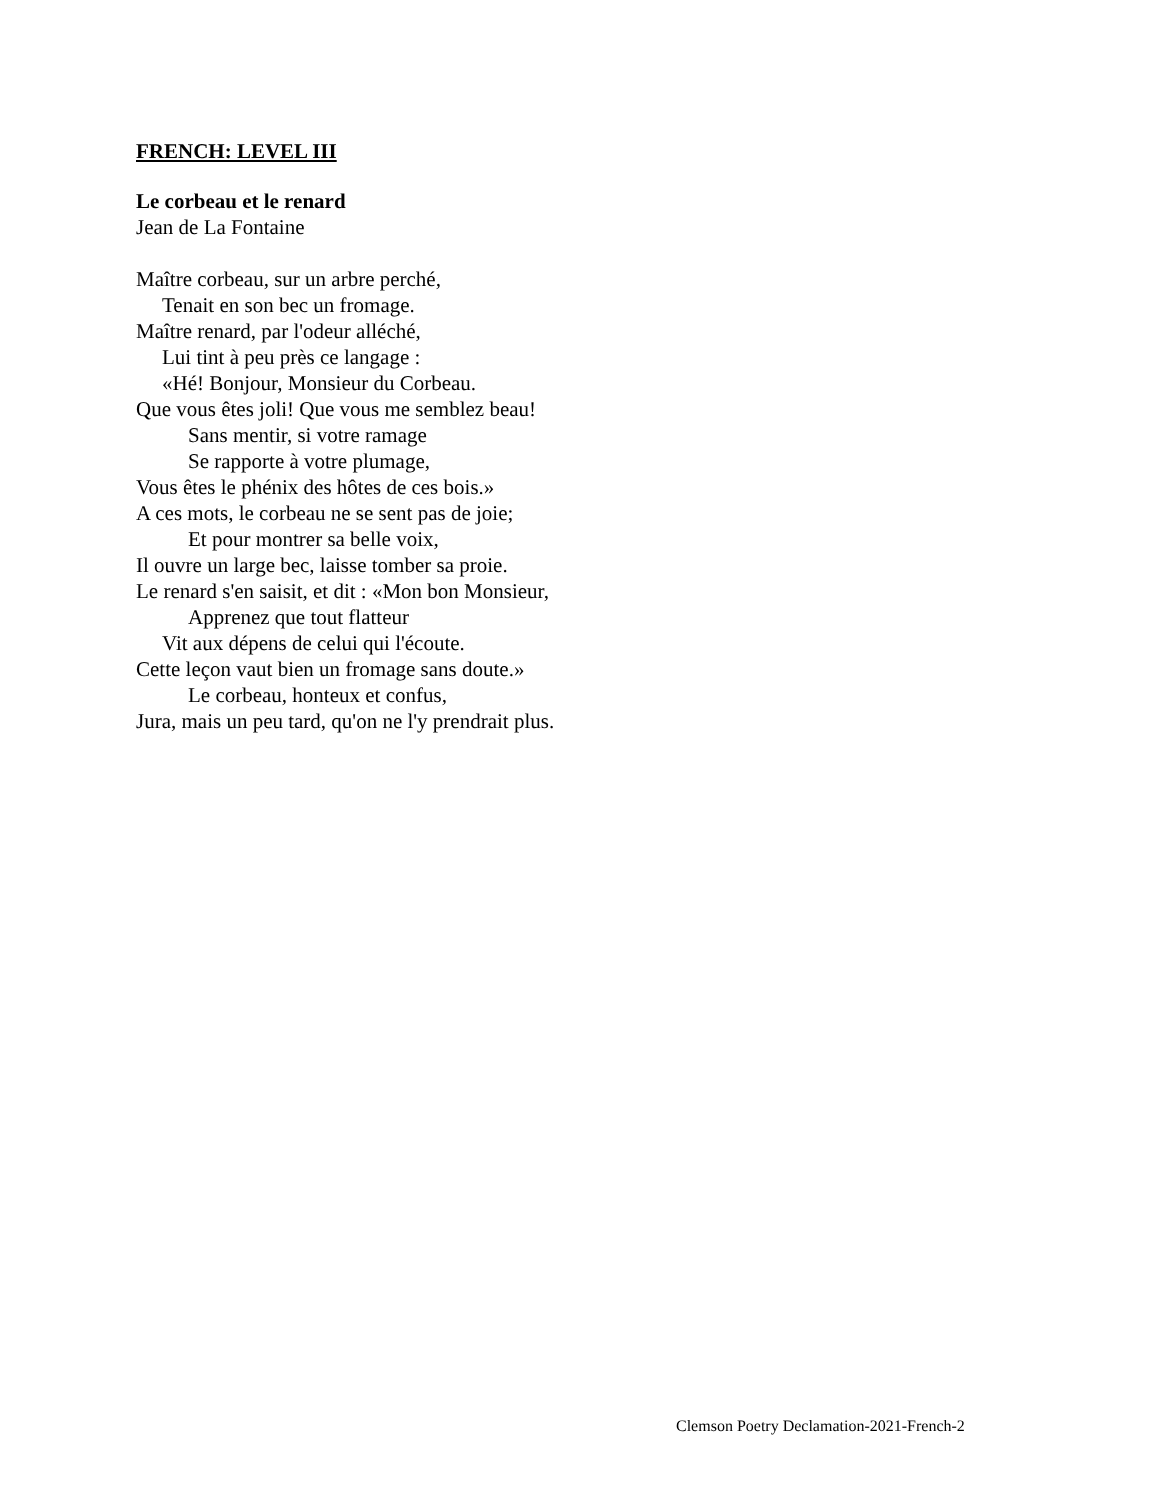FRENCH: LEVEL III
Le corbeau et le renard
Jean de La Fontaine
Maître corbeau, sur un arbre perché,
Tenait en son bec un fromage.
Maître renard, par l'odeur alléché,
Lui tint à peu près ce langage :
«Hé! Bonjour, Monsieur du Corbeau.
Que vous êtes joli! Que vous me semblez beau!
Sans mentir, si votre ramage
Se rapporte à votre plumage,
Vous êtes le phénix des hôtes de ces bois.»
A ces mots, le corbeau ne se sent pas de joie;
Et pour montrer sa belle voix,
Il ouvre un large bec, laisse tomber sa proie.
Le renard s'en saisit, et dit : «Mon bon Monsieur,
Apprenez que tout flatteur
Vit aux dépens de celui qui l'écoute.
Cette leçon vaut bien un fromage sans doute.»
Le corbeau, honteux et confus,
Jura, mais un peu tard, qu'on ne l'y prendrait plus.
Clemson Poetry Declamation-2021-French-2